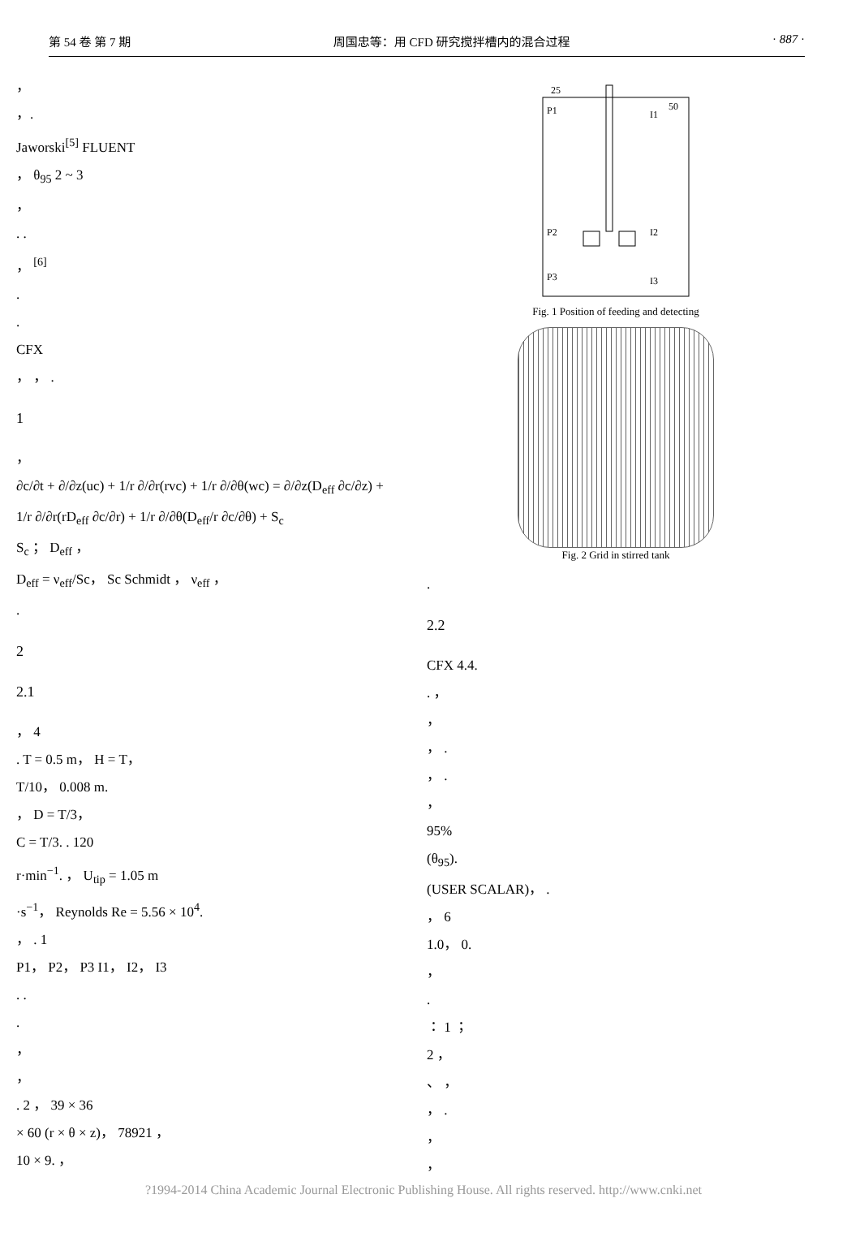第 54 卷 第 7 期 周国忠等：用 CFD 研究搅拌槽内的混合过程 · 887 ·
，
，.
Jaworski<sup>[5]</sup> FLUENT
， θ<sub>95</sub> 2 ~ 3
，
. .
， <sup>[6]</sup>
.
.
CFX
， ， .
1
，
∂c/∂t + ∂/∂z(uc) + 1/r ∂/∂r(rvc) + 1/r ∂/∂θ(wc) = ∂/∂z(D<sub>eff</sub> ∂c/∂z) + 1/r ∂/∂r(rD<sub>eff</sub> ∂c/∂r) + 1/r ∂/∂θ(D<sub>eff</sub>/r ∂c/∂θ) + S<sub>c</sub>
S<sub>c</sub> ； D<sub>eff</sub> ，
D<sub>eff</sub> = ν<sub>eff</sub>/Sc， Sc Schmidt ， ν<sub>eff</sub> ，
.
2
2.1
， 4
. T = 0.5 m， H = T，
T/10， 0.008 m.
， D = T/3，
C = T/3. . 120
r·min<sup>−1</sup>. ， U<sub>tip</sub> = 1.05 m
·s<sup>−1</sup>， Reynolds Re = 5.56 × 10<sup>4</sup>.
， . 1
P1， P2， P3 I1， I2， I3
. .
.
，
，
. 2 ， 39 × 36
× 60 (r × θ × z)， 78921 ，
10 × 9. ，
P1
P2
P3
I1
I2
I3
25
50
Fig. 1 Position of feeding and detecting
Fig. 2 Grid in stirred tank
.
2.2
CFX 4.4.
. ，
，
， .
， .
，
95%
(θ<sub>95</sub>).
(USER SCALAR)， .
， 6
1.0， 0.
，
.
： 1 ；
2 ，
、 ，
， .
，
，
?1994-2014 China Academic Journal Electronic Publishing House. All rights reserved. http://www.cnki.net